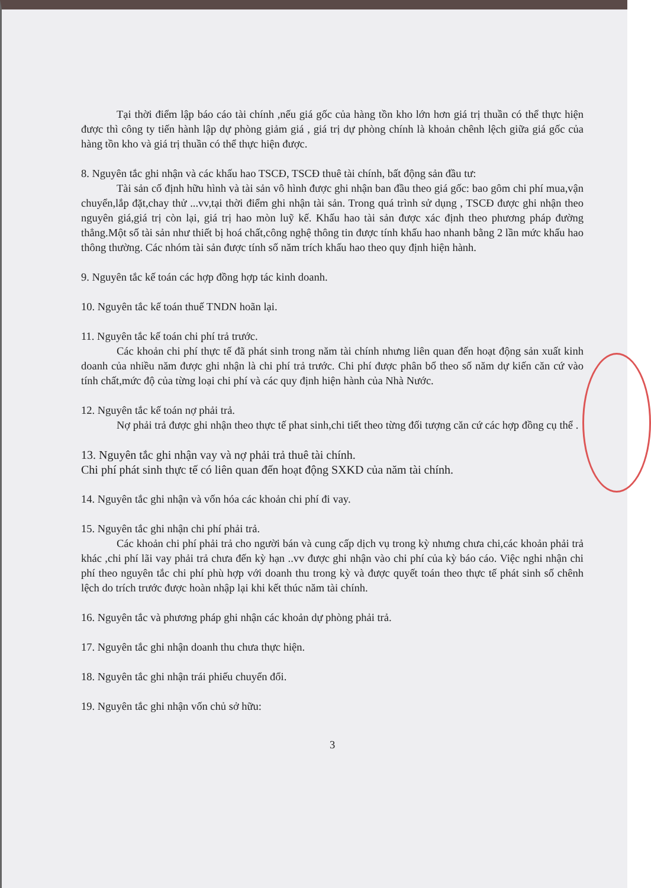Tại thời điểm lập báo cáo tài chính ,nếu giá gốc của hàng tồn kho lớn hơn giá trị thuần có thể thực hiện được thì công ty tiến hành lập dự phòng giảm giá , giá trị dự phòng chính là khoản chênh lệch giữa giá gốc của hàng tồn kho và giá trị thuần có thể thực hiện được.
8. Nguyên tắc ghi nhận và các khấu hao TSCĐ, TSCĐ thuê tài chính, bất động sản đầu tư:
Tài sản cố định hữu hình và tài sản vô hình được ghi nhận ban đầu theo giá gốc: bao gôm chi phí mua,vận chuyển,lắp đặt,chay thử ...vv,tại thời điểm ghi nhận tài sản. Trong quá trình sử dụng , TSCĐ được ghi nhận theo nguyên giá,giá trị còn lại, giá trị hao mòn luỹ kế. Khấu hao tài sản được xác định theo phương pháp đường thẳng.Một số tài sản như thiết bị hoá chất,công nghệ thông tin được tính khấu hao nhanh bằng 2 lần mức khấu hao thông thường. Các nhóm tài sản được tính số năm trích khấu hao theo quy định hiện hành.
9. Nguyên tắc kế toán các hợp đồng hợp tác kinh doanh.
10. Nguyên tắc kế toán thuế TNDN hoãn lại.
11. Nguyên tắc kế toán chi phí trả trước.
Các khoản chi phí thực tế đã phát sinh trong năm tài chính nhưng liên quan đến hoạt động sản xuất kinh doanh của nhiều năm được ghi nhận là chi phí trả trước. Chi phí được phân bổ theo số năm dự kiến căn cứ vào tính chất,mức độ của từng loại chi phí và các quy định hiện hành của Nhà Nước.
12. Nguyên tắc kế toán nợ phải trả.
Nợ phải trả được ghi nhận theo thực tế phat sinh,chi tiết theo từng đối tượng căn cứ các hợp đồng cụ thể .
13. Nguyên tắc ghi nhận vay và nợ phải trả thuê tài chính.
Chi phí phát sinh thực tế có liên quan đến hoạt động SXKD của năm tài chính.
14. Nguyên tắc ghi nhận và vốn hóa các khoản chi phí đi vay.
15. Nguyên tắc ghi nhận chi phí phải trả.
Các khoản chi phí phải trả cho người bán và cung cấp dịch vụ trong kỳ nhưng chưa chi,các khoản phải trả khác ,chi phí lãi vay phải trả chưa đến kỳ hạn ..vv được ghi nhận vào chi phí của kỳ báo cáo. Việc nghi nhận chi phí theo nguyên tắc chi phí phù hợp với doanh thu trong kỳ và được quyết toán theo thực tế phát sinh số chênh lệch do trích trước được hoàn nhập lại khi kết thúc năm tài chính.
16. Nguyên tắc và phương pháp ghi nhận các khoản dự phòng phải trả.
17. Nguyên tắc ghi nhận doanh thu chưa thực hiện.
18. Nguyên tắc ghi nhận trái phiếu chuyển đổi.
19. Nguyên tắc ghi nhận vốn chủ sở hữu:
3